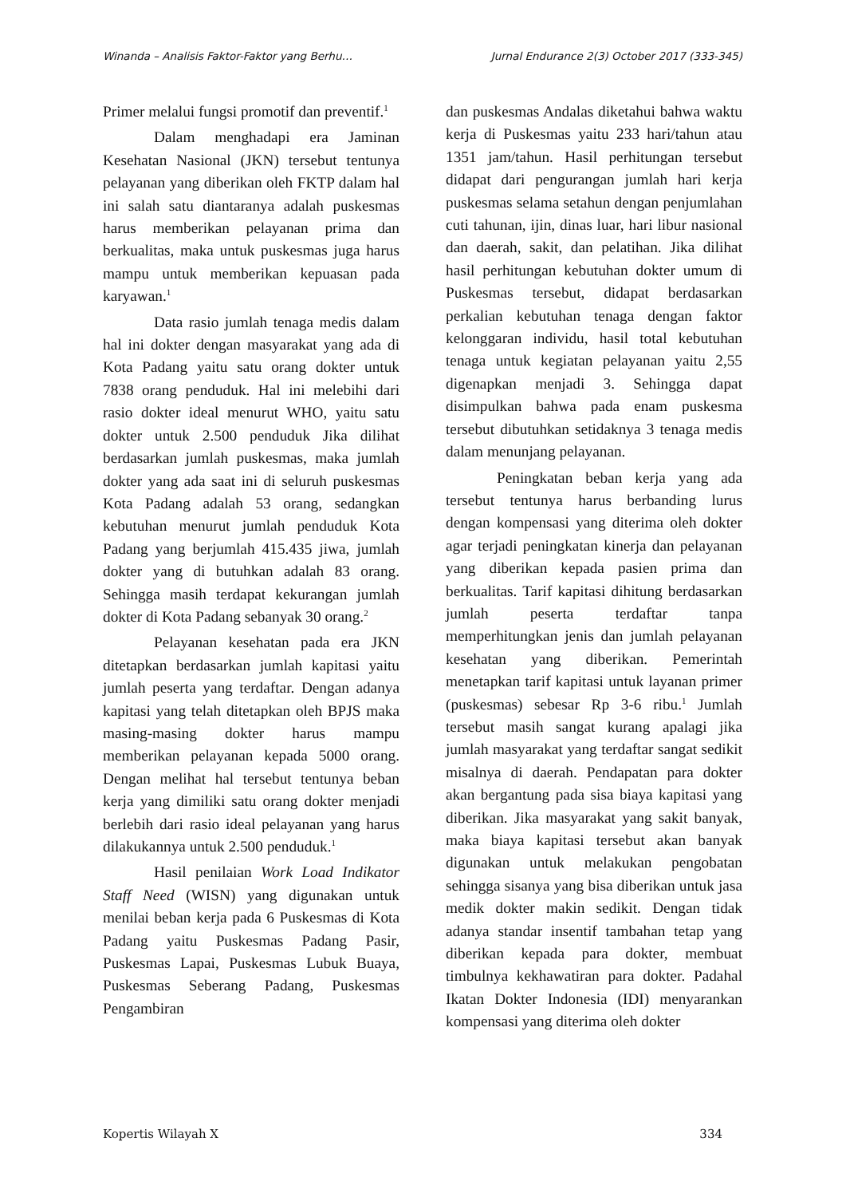Winanda – Analisis Faktor-Faktor yang Berhu… Jurnal Endurance 2(3) October 2017 (333-345)
Primer melalui fungsi promotif dan preventif.<sup>1</sup>
Dalam menghadapi era Jaminan Kesehatan Nasional (JKN) tersebut tentunya pelayanan yang diberikan oleh FKTP dalam hal ini salah satu diantaranya adalah puskesmas harus memberikan pelayanan prima dan berkualitas, maka untuk puskesmas juga harus mampu untuk memberikan kepuasan pada karyawan.<sup>1</sup>
Data rasio jumlah tenaga medis dalam hal ini dokter dengan masyarakat yang ada di Kota Padang yaitu satu orang dokter untuk 7838 orang penduduk. Hal ini melebihi dari rasio dokter ideal menurut WHO, yaitu satu dokter untuk 2.500 penduduk Jika dilihat berdasarkan jumlah puskesmas, maka jumlah dokter yang ada saat ini di seluruh puskesmas Kota Padang adalah 53 orang, sedangkan kebutuhan menurut jumlah penduduk Kota Padang yang berjumlah 415.435 jiwa, jumlah dokter yang di butuhkan adalah 83 orang. Sehingga masih terdapat kekurangan jumlah dokter di Kota Padang sebanyak 30 orang.<sup>2</sup>
Pelayanan kesehatan pada era JKN ditetapkan berdasarkan jumlah kapitasi yaitu jumlah peserta yang terdaftar. Dengan adanya kapitasi yang telah ditetapkan oleh BPJS maka masing-masing dokter harus mampu memberikan pelayanan kepada 5000 orang. Dengan melihat hal tersebut tentunya beban kerja yang dimiliki satu orang dokter menjadi berlebih dari rasio ideal pelayanan yang harus dilakukannya untuk 2.500 penduduk.<sup>1</sup>
Hasil penilaian Work Load Indikator Staff Need (WISN) yang digunakan untuk menilai beban kerja pada 6 Puskesmas di Kota Padang yaitu Puskesmas Padang Pasir, Puskesmas Lapai, Puskesmas Lubuk Buaya, Puskesmas Seberang Padang, Puskesmas Pengambiran
dan puskesmas Andalas diketahui bahwa waktu kerja di Puskesmas yaitu 233 hari/tahun atau 1351 jam/tahun. Hasil perhitungan tersebut didapat dari pengurangan jumlah hari kerja puskesmas selama setahun dengan penjumlahan cuti tahunan, ijin, dinas luar, hari libur nasional dan daerah, sakit, dan pelatihan. Jika dilihat hasil perhitungan kebutuhan dokter umum di Puskesmas tersebut, didapat berdasarkan perkalian kebutuhan tenaga dengan faktor kelonggaran individu, hasil total kebutuhan tenaga untuk kegiatan pelayanan yaitu 2,55 digenapkan menjadi 3. Sehingga dapat disimpulkan bahwa pada enam puskesma tersebut dibutuhkan setidaknya 3 tenaga medis dalam menunjang pelayanan.
Peningkatan beban kerja yang ada tersebut tentunya harus berbanding lurus dengan kompensasi yang diterima oleh dokter agar terjadi peningkatan kinerja dan pelayanan yang diberikan kepada pasien prima dan berkualitas. Tarif kapitasi dihitung berdasarkan jumlah peserta terdaftar tanpa memperhitungkan jenis dan jumlah pelayanan kesehatan yang diberikan. Pemerintah menetapkan tarif kapitasi untuk layanan primer (puskesmas) sebesar Rp 3-6 ribu.<sup>1</sup> Jumlah tersebut masih sangat kurang apalagi jika jumlah masyarakat yang terdaftar sangat sedikit misalnya di daerah. Pendapatan para dokter akan bergantung pada sisa biaya kapitasi yang diberikan. Jika masyarakat yang sakit banyak, maka biaya kapitasi tersebut akan banyak digunakan untuk melakukan pengobatan sehingga sisanya yang bisa diberikan untuk jasa medik dokter makin sedikit. Dengan tidak adanya standar insentif tambahan tetap yang diberikan kepada para dokter, membuat timbulnya kekhawatiran para dokter. Padahal Ikatan Dokter Indonesia (IDI) menyarankan kompensasi yang diterima oleh dokter
Kopertis Wilayah X 334